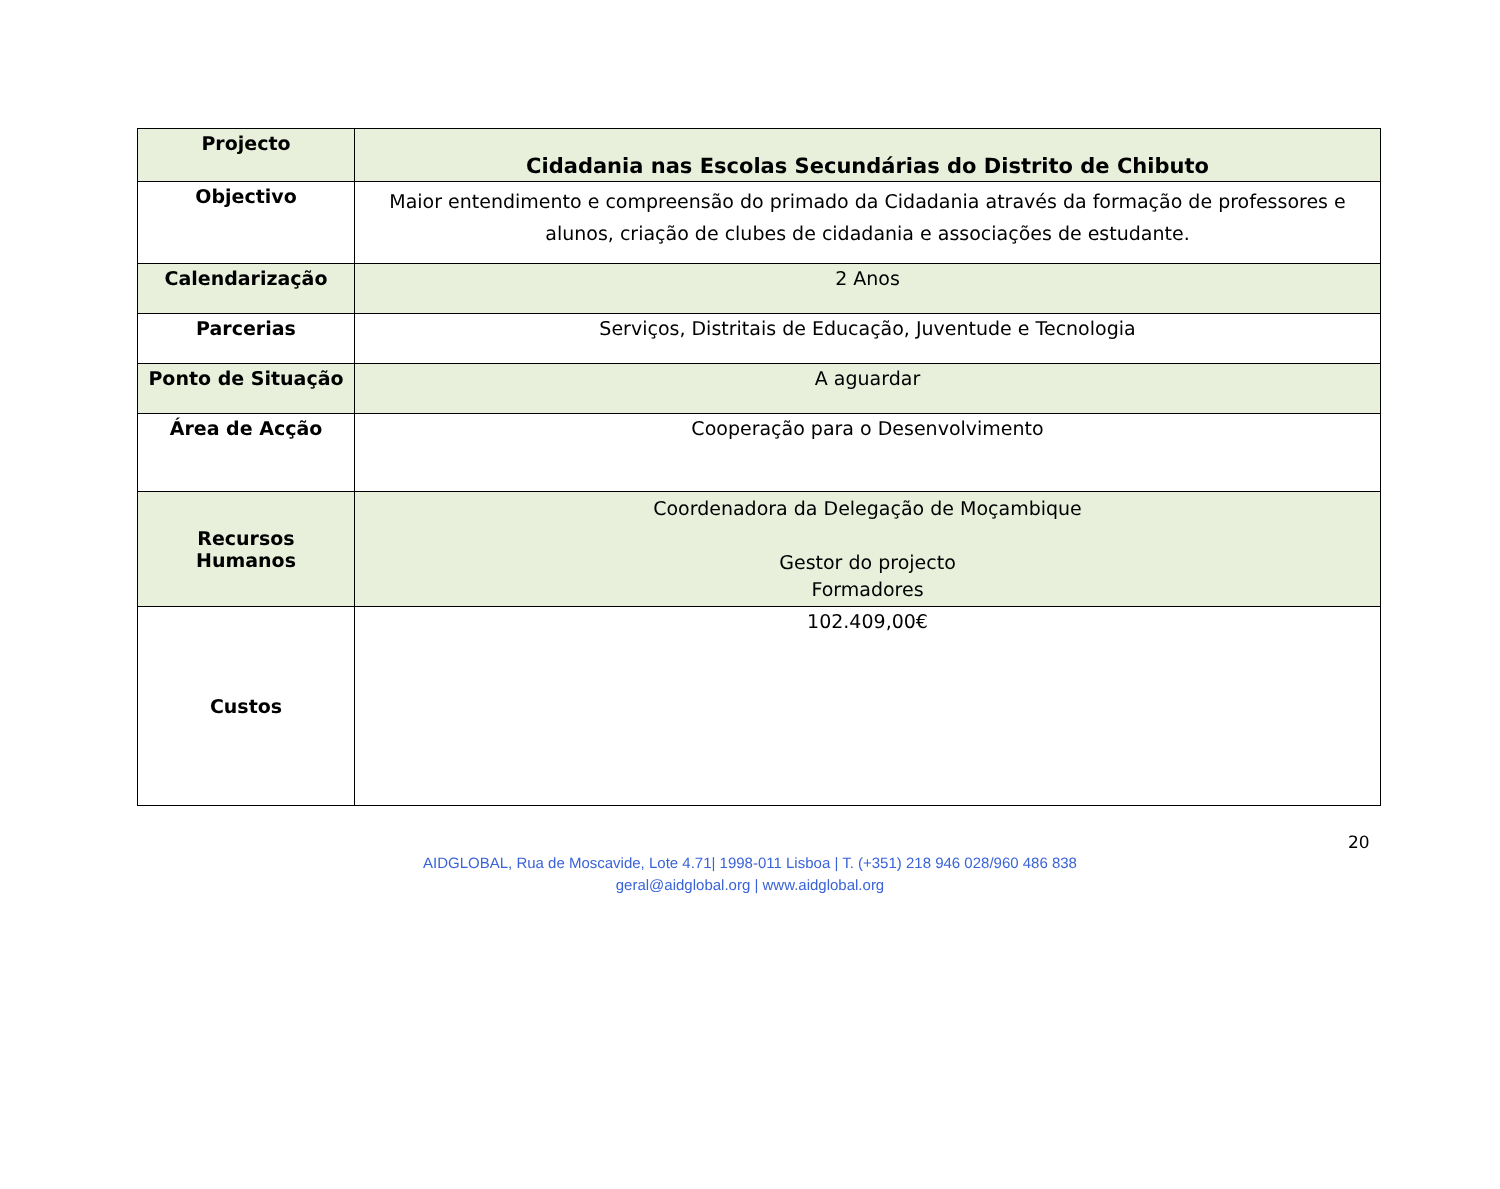| Projecto | Cidadania nas Escolas Secundárias do Distrito de Chibuto |
| Objectivo | Maior entendimento e compreensão do primado da Cidadania através da formação de professores e alunos, criação de clubes de cidadania e associações de estudante. |
| Calendarização | 2 Anos |
| Parcerias | Serviços, Distritais de Educação, Juventude e Tecnologia |
| Ponto de Situação | A aguardar |
| Área de Acção | Cooperação para o Desenvolvimento |
| Recursos Humanos | Coordenadora da Delegação de Moçambique Gestor do projecto Formadores |
| Custos | 102.409,00€ |
20
AIDGLOBAL, Rua de Moscavide, Lote 4.71| 1998-011 Lisboa | T. (+351) 218 946 028/960 486 838
geral@aidglobal.org | www.aidglobal.org